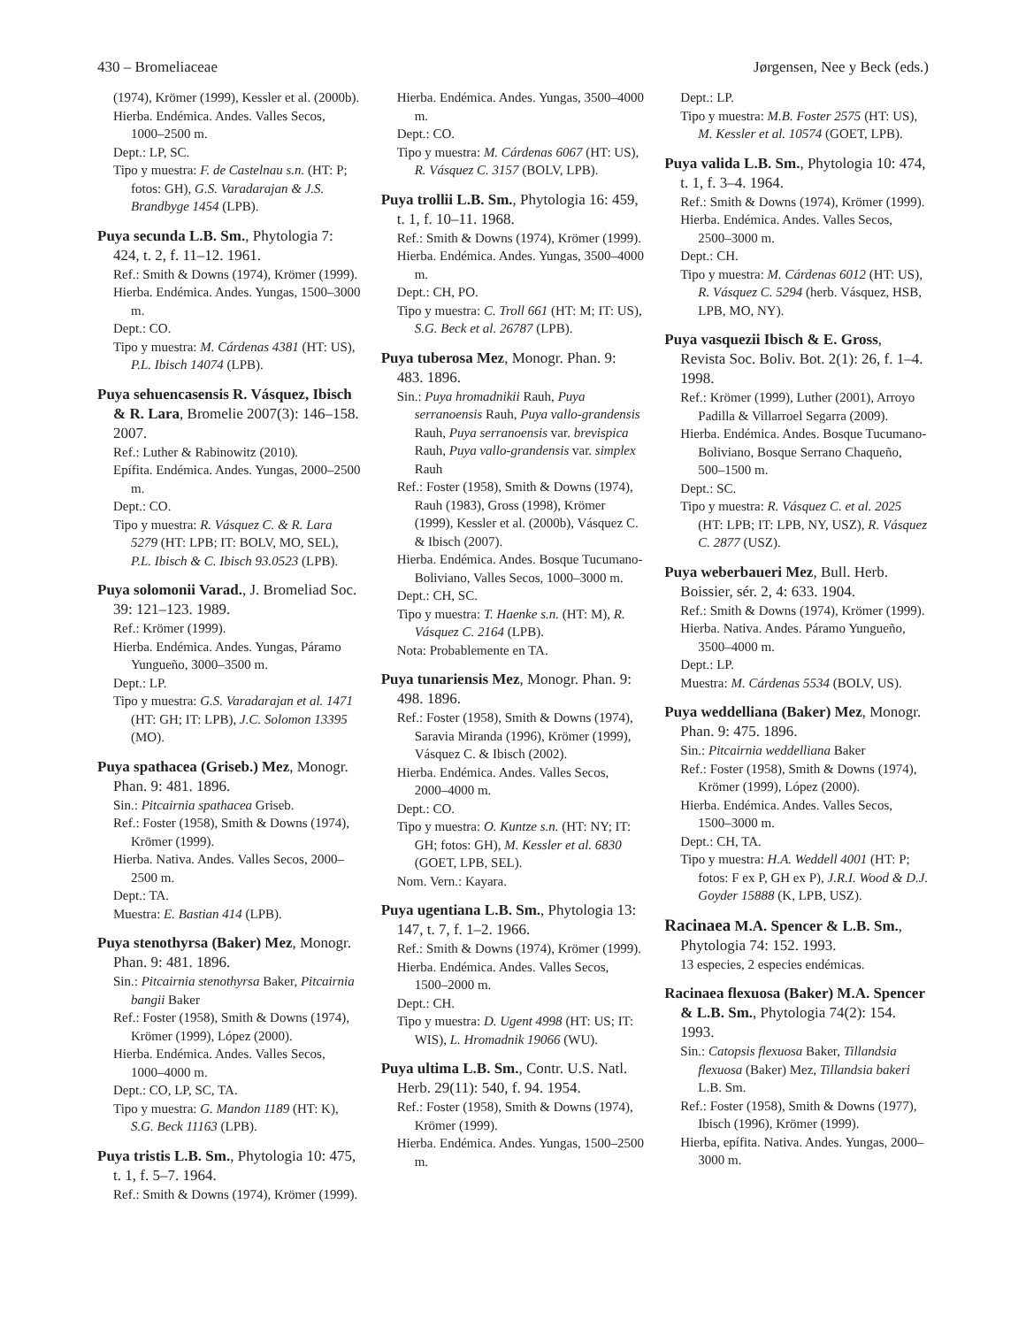430 – Bromeliaceae Jørgensen, Nee y Beck (eds.)
(1974), Krömer (1999), Kessler et al. (2000b).
Hierba. Endémica. Andes. Valles Secos, 1000–2500 m.
Dept.: LP, SC.
Tipo y muestra: F. de Castelnau s.n. (HT: P; fotos: GH), G.S. Varadarajan & J.S. Brandbyge 1454 (LPB).
Puya secunda L.B. Sm., Phytologia 7: 424, t. 2, f. 11–12. 1961.
Ref.: Smith & Downs (1974), Krömer (1999).
Hierba. Endémica. Andes. Yungas, 1500–3000 m.
Dept.: CO.
Tipo y muestra: M. Cárdenas 4381 (HT: US), P.L. Ibisch 14074 (LPB).
Puya sehuencasensis R. Vásquez, Ibisch & R. Lara, Bromelie 2007(3): 146–158. 2007.
Ref.: Luther & Rabinowitz (2010).
Epífita. Endémica. Andes. Yungas, 2000–2500 m.
Dept.: CO.
Tipo y muestra: R. Vásquez C. & R. Lara 5279 (HT: LPB; IT: BOLV, MO, SEL), P.L. Ibisch & C. Ibisch 93.0523 (LPB).
Puya solomonii Varad., J. Bromeliad Soc. 39: 121–123. 1989.
Ref.: Krömer (1999).
Hierba. Endémica. Andes. Yungas, Páramo Yungueño, 3000–3500 m.
Dept.: LP.
Tipo y muestra: G.S. Varadarajan et al. 1471 (HT: GH; IT: LPB), J.C. Solomon 13395 (MO).
Puya spathacea (Griseb.) Mez, Monogr. Phan. 9: 481. 1896.
Sin.: Pitcairnia spathacea Griseb.
Ref.: Foster (1958), Smith & Downs (1974), Krömer (1999).
Hierba. Nativa. Andes. Valles Secos, 2000–2500 m.
Dept.: TA.
Muestra: E. Bastian 414 (LPB).
Puya stenothyrsa (Baker) Mez, Monogr. Phan. 9: 481. 1896.
Sin.: Pitcairnia stenothyrsa Baker, Pitcairnia bangii Baker
Ref.: Foster (1958), Smith & Downs (1974), Krömer (1999), López (2000).
Hierba. Endémica. Andes. Valles Secos, 1000–4000 m.
Dept.: CO, LP, SC, TA.
Tipo y muestra: G. Mandon 1189 (HT: K), S.G. Beck 11163 (LPB).
Puya tristis L.B. Sm., Phytologia 10: 475, t. 1, f. 5–7. 1964.
Ref.: Smith & Downs (1974), Krömer (1999).
Hierba. Endémica. Andes. Yungas, 3500–4000 m.
Dept.: CO.
Tipo y muestra: M. Cárdenas 6067 (HT: US), R. Vásquez C. 3157 (BOLV, LPB).
Puya trollii L.B. Sm., Phytologia 16: 459, t. 1, f. 10–11. 1968.
Ref.: Smith & Downs (1974), Krömer (1999).
Hierba. Endémica. Andes. Yungas, 3500–4000 m.
Dept.: CH, PO.
Tipo y muestra: C. Troll 661 (HT: M; IT: US), S.G. Beck et al. 26787 (LPB).
Puya tuberosa Mez, Monogr. Phan. 9: 483. 1896.
Sin.: Puya hromadnikii Rauh, Puya serranoensis Rauh, Puya vallo-grandensis Rauh, Puya serranoensis var. brevispica Rauh, Puya vallo-grandensis var. simplex Rauh
Ref.: Foster (1958), Smith & Downs (1974), Rauh (1983), Gross (1998), Krömer (1999), Kessler et al. (2000b), Vásquez C. & Ibisch (2007).
Hierba. Endémica. Andes. Bosque Tucumano-Boliviano, Valles Secos, 1000–3000 m.
Dept.: CH, SC.
Tipo y muestra: T. Haenke s.n. (HT: M), R. Vásquez C. 2164 (LPB).
Nota: Probablemente en TA.
Puya tunariensis Mez, Monogr. Phan. 9: 498. 1896.
Ref.: Foster (1958), Smith & Downs (1974), Saravia Miranda (1996), Krömer (1999), Vásquez C. & Ibisch (2002).
Hierba. Endémica. Andes. Valles Secos, 2000–4000 m.
Dept.: CO.
Tipo y muestra: O. Kuntze s.n. (HT: NY; IT: GH; fotos: GH), M. Kessler et al. 6830 (GOET, LPB, SEL).
Nom. Vern.: Kayara.
Puya ugentiana L.B. Sm., Phytologia 13: 147, t. 7, f. 1–2. 1966.
Ref.: Smith & Downs (1974), Krömer (1999).
Hierba. Endémica. Andes. Valles Secos, 1500–2000 m.
Dept.: CH.
Tipo y muestra: D. Ugent 4998 (HT: US; IT: WIS), L. Hromadnik 19066 (WU).
Puya ultima L.B. Sm., Contr. U.S. Natl. Herb. 29(11): 540, f. 94. 1954.
Ref.: Foster (1958), Smith & Downs (1974), Krömer (1999).
Hierba. Endémica. Andes. Yungas, 1500–2500 m.
Dept.: LP.
Tipo y muestra: M.B. Foster 2575 (HT: US), M. Kessler et al. 10574 (GOET, LPB).
Puya valida L.B. Sm., Phytologia 10: 474, t. 1, f. 3–4. 1964.
Ref.: Smith & Downs (1974), Krömer (1999).
Hierba. Endémica. Andes. Valles Secos, 2500–3000 m.
Dept.: CH.
Tipo y muestra: M. Cárdenas 6012 (HT: US), R. Vásquez C. 5294 (herb. Vásquez, HSB, LPB, MO, NY).
Puya vasquezii Ibisch & E. Gross, Revista Soc. Boliv. Bot. 2(1): 26, f. 1–4. 1998.
Ref.: Krömer (1999), Luther (2001), Arroyo Padilla & Villarroel Segarra (2009).
Hierba. Endémica. Andes. Bosque Tucumano-Boliviano, Bosque Serrano Chaqueño, 500–1500 m.
Dept.: SC.
Tipo y muestra: R. Vásquez C. et al. 2025 (HT: LPB; IT: LPB, NY, USZ), R. Vásquez C. 2877 (USZ).
Puya weberbaueri Mez, Bull. Herb. Boissier, sér. 2, 4: 633. 1904.
Ref.: Smith & Downs (1974), Krömer (1999).
Hierba. Nativa. Andes. Páramo Yungueño, 3500–4000 m.
Dept.: LP.
Muestra: M. Cárdenas 5534 (BOLV, US).
Puya weddelliana (Baker) Mez, Monogr. Phan. 9: 475. 1896.
Sin.: Pitcairnia weddelliana Baker
Ref.: Foster (1958), Smith & Downs (1974), Krömer (1999), López (2000).
Hierba. Endémica. Andes. Valles Secos, 1500–3000 m.
Dept.: CH, TA.
Tipo y muestra: H.A. Weddell 4001 (HT: P; fotos: F ex P, GH ex P), J.R.I. Wood & D.J. Goyder 15888 (K, LPB, USZ).
Racinaea M.A. Spencer & L.B. Sm., Phytologia 74: 152. 1993.
13 especies, 2 especies endémicas.
Racinaea flexuosa (Baker) M.A. Spencer & L.B. Sm., Phytologia 74(2): 154. 1993.
Sin.: Catopsis flexuosa Baker, Tillandsia flexuosa (Baker) Mez, Tillandsia bakeri L.B. Sm.
Ref.: Foster (1958), Smith & Downs (1977), Ibisch (1996), Krömer (1999).
Hierba, epífita. Nativa. Andes. Yungas, 2000–3000 m.